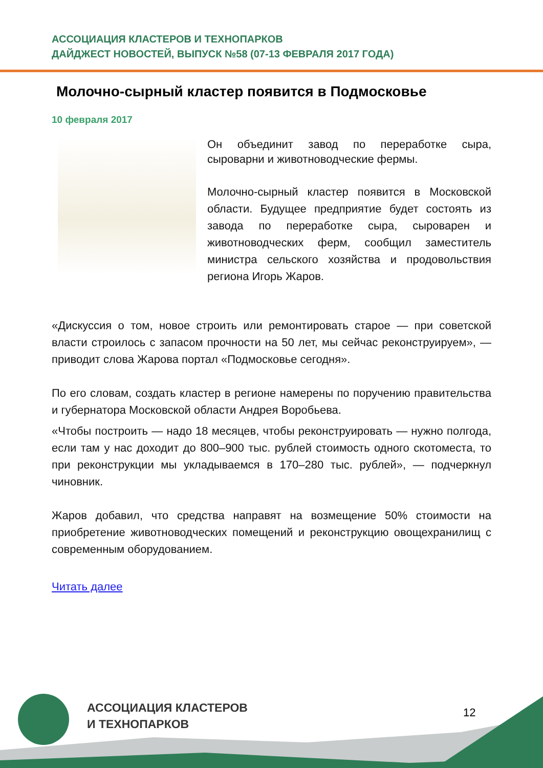АССОЦИАЦИЯ КЛАСТЕРОВ И ТЕХНОПАРКОВ
ДАЙДЖЕСТ НОВОСТЕЙ, ВЫПУСК №58 (07-13 ФЕВРАЛЯ 2017 ГОДА)
Молочно-сырный кластер появится в Подмосковье
10 февраля 2017
Он объединит завод по переработке сыра, сыроварни и животноводческие фермы.
Молочно-сырный кластер появится в Московской области. Будущее предприятие будет состоять из завода по переработке сыра, сыроварен и животноводческих ферм, сообщил заместитель министра сельского хозяйства и продовольствия региона Игорь Жаров.
«Дискуссия о том, новое строить или ремонтировать старое — при советской власти строилось с запасом прочности на 50 лет, мы сейчас реконструируем», — приводит слова Жарова портал «Подмосковье сегодня».
По его словам, создать кластер в регионе намерены по поручению правительства и губернатора Московской области Андрея Воробьева.
«Чтобы построить — надо 18 месяцев, чтобы реконструировать — нужно полгода, если там у нас доходит до 800–900 тыс. рублей стоимость одного скотоместа, то при реконструкции мы укладываемся в 170–280 тыс. рублей», — подчеркнул чиновник.
Жаров добавил, что средства направят на возмещение 50% стоимости на приобретение животноводческих помещений и реконструкцию овощехранилищ с современным оборудованием.
Читать далее
АССОЦИАЦИЯ КЛАСТЕРОВ
И ТЕХНОПАРКОВ
12